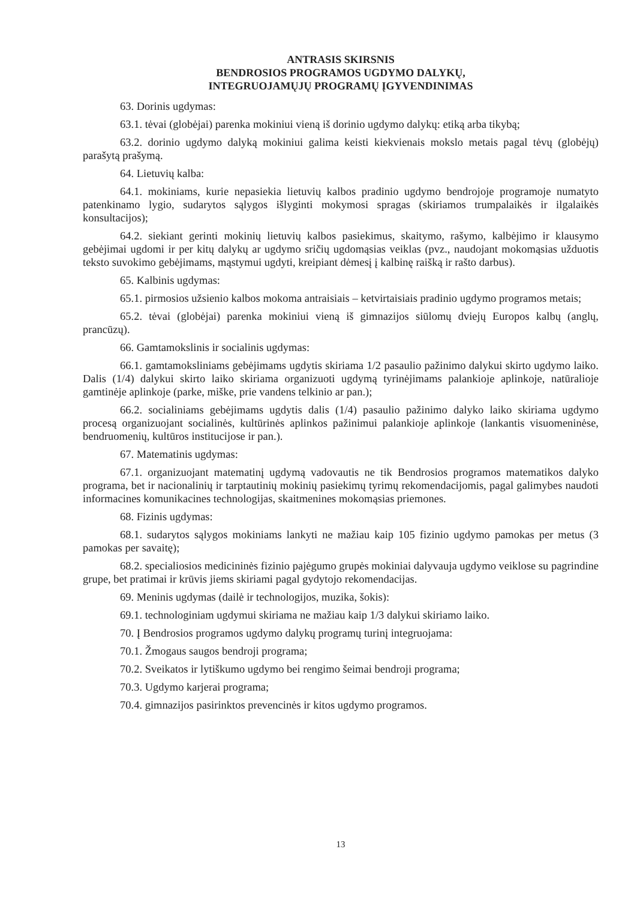ANTRASIS SKIRSNIS
BENDROSIOS PROGRAMOS UGDYMO DALYKŲ,
INTEGRUOJAMŲJŲ PROGRAMŲ ĮGYVENDINIMAS
63. Dorinis ugdymas:
63.1. tėvai (globėjai) parenka mokiniui vieną iš dorinio ugdymo dalykų: etiką arba tikybą;
63.2. dorinio ugdymo dalyką mokiniui galima keisti kiekvienais mokslo metais pagal tėvų (globėjų) parašytą prašymą.
64. Lietuvių kalba:
64.1. mokiniams, kurie nepasiekia lietuvių kalbos pradinio ugdymo bendrojoje programoje numatyto patenkinamo lygio, sudarytos sąlygos išlyginti mokymosi spragas (skiriamos trumpalaikės ir ilgalaikės konsultacijos);
64.2. siekiant gerinti mokinių lietuvių kalbos pasiekimus, skaitymo, rašymo, kalbėjimo ir klausymo gebėjimai ugdomi ir per kitų dalykų ar ugdymo sričių ugdomąsias veiklas (pvz., naudojant mokomąsias užduotis teksto suvokimo gebėjimams, mąstymui ugdyti, kreipiant dėmesį į kalbinę raišką ir rašto darbus).
65. Kalbinis ugdymas:
65.1. pirmosios užsienio kalbos mokoma antraisiais – ketvirtaisiais pradinio ugdymo programos metais;
65.2. tėvai (globėjai) parenka mokiniui vieną iš gimnazijos siūlomų dviejų Europos kalbų (anglų, prancūzų).
66. Gamtamokslinis ir socialinis ugdymas:
66.1. gamtamoksliniams gebėjimams ugdytis skiriama 1/2 pasaulio pažinimo dalykui skirto ugdymo laiko. Dalis (1/4) dalykui skirto laiko skiriama organizuoti ugdymą tyrinėjimams palankioje aplinkoje, natūralioje gamtinėje aplinkoje (parke, miške, prie vandens telkinio ar pan.);
66.2. socialiniams gebėjimams ugdytis dalis (1/4) pasaulio pažinimo dalyko laiko skiriama ugdymo procesą organizuojant socialinės, kultūrinės aplinkos pažinimui palankioje aplinkoje (lankantis visuomeninėse, bendruomenių, kultūros institucijose ir pan.).
67. Matematinis ugdymas:
67.1. organizuojant matematinį ugdymą vadovautis ne tik Bendrosios programos matematikos dalyko programa, bet ir nacionalinių ir tarptautinių mokinių pasiekimų tyrimų rekomendacijomis, pagal galimybes naudoti informacines komunikacines technologijas, skaitmenines mokomąsias priemones.
68. Fizinis ugdymas:
68.1. sudarytos sąlygos mokiniams lankyti ne mažiau kaip 105 fizinio ugdymo pamokas per metus (3 pamokas per savaitę);
68.2. specialiosios medicininės fizinio pajėgumo grupės mokiniai dalyvauja ugdymo veiklose su pagrindine grupe, bet pratimai ir krūvis jiems skiriami pagal gydytojo rekomendacijas.
69. Meninis ugdymas (dailė ir technologijos, muzika, šokis):
69.1. technologiniam ugdymui skiriama ne mažiau kaip 1/3 dalykui skiriamo laiko.
70. Į Bendrosios programos ugdymo dalykų programų turinį integruojama:
70.1. Žmogaus saugos bendroji programa;
70.2. Sveikatos ir lytiškumo ugdymo bei rengimo šeimai bendroji programa;
70.3. Ugdymo karjerai programa;
70.4. gimnazijos pasirinktos prevencinės ir kitos ugdymo programos.
13